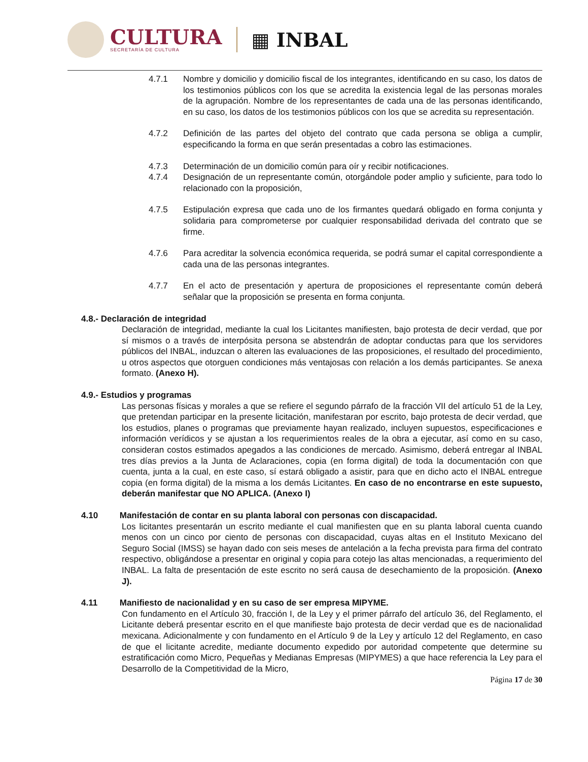CULTURA
SECRETARÍA DE CULTURA
▦ INBAL
4.7.1 Nombre y domicilio y domicilio fiscal de los integrantes, identificando en su caso, los datos de los testimonios públicos con los que se acredita la existencia legal de las personas morales de la agrupación. Nombre de los representantes de cada una de las personas identificando, en su caso, los datos de los testimonios públicos con los que se acredita su representación.
4.7.2 Definición de las partes del objeto del contrato que cada persona se obliga a cumplir, especificando la forma en que serán presentadas a cobro las estimaciones.
4.7.3 Determinación de un domicilio común para oír y recibir notificaciones.
4.7.4 Designación de un representante común, otorgándole poder amplio y suficiente, para todo lo relacionado con la proposición,
4.7.5 Estipulación expresa que cada uno de los firmantes quedará obligado en forma conjunta y solidaria para comprometerse por cualquier responsabilidad derivada del contrato que se firme.
4.7.6 Para acreditar la solvencia económica requerida, se podrá sumar el capital correspondiente a cada una de las personas integrantes.
4.7.7 En el acto de presentación y apertura de proposiciones el representante común deberá señalar que la proposición se presenta en forma conjunta.
4.8.- Declaración de integridad
Declaración de integridad, mediante la cual los Licitantes manifiesten, bajo protesta de decir verdad, que por sí mismos o a través de interpósita persona se abstendrán de adoptar conductas para que los servidores públicos del INBAL, induzcan o alteren las evaluaciones de las proposiciones, el resultado del procedimiento, u otros aspectos que otorguen condiciones más ventajosas con relación a los demás participantes. Se anexa formato. (Anexo H).
4.9.- Estudios y programas
Las personas físicas y morales a que se refiere el segundo párrafo de la fracción VII del artículo 51 de la Ley, que pretendan participar en la presente licitación, manifestaran por escrito, bajo protesta de decir verdad, que los estudios, planes o programas que previamente hayan realizado, incluyen supuestos, especificaciones e información verídicos y se ajustan a los requerimientos reales de la obra a ejecutar, así como en su caso, consideran costos estimados apegados a las condiciones de mercado. Asimismo, deberá entregar al INBAL tres días previos a la Junta de Aclaraciones, copia (en forma digital) de toda la documentación con que cuenta, junta a la cual, en este caso, sí estará obligado a asistir, para que en dicho acto el INBAL entregue copia (en forma digital) de la misma a los demás Licitantes. En caso de no encontrarse en este supuesto, deberán manifestar que NO APLICA. (Anexo I)
4.10 Manifestación de contar en su planta laboral con personas con discapacidad.
Los licitantes presentarán un escrito mediante el cual manifiesten que en su planta laboral cuenta cuando menos con un cinco por ciento de personas con discapacidad, cuyas altas en el Instituto Mexicano del Seguro Social (IMSS) se hayan dado con seis meses de antelación a la fecha prevista para firma del contrato respectivo, obligándose a presentar en original y copia para cotejo las altas mencionadas, a requerimiento del INBAL. La falta de presentación de este escrito no será causa de desechamiento de la proposición. (Anexo J).
4.11 Manifiesto de nacionalidad y en su caso de ser empresa MIPYME.
Con fundamento en el Artículo 30, fracción I, de la Ley y el primer párrafo del artículo 36, del Reglamento, el Licitante deberá presentar escrito en el que manifieste bajo protesta de decir verdad que es de nacionalidad mexicana. Adicionalmente y con fundamento en el Artículo 9 de la Ley y artículo 12 del Reglamento, en caso de que el licitante acredite, mediante documento expedido por autoridad competente que determine su estratificación como Micro, Pequeñas y Medianas Empresas (MIPYMES) a que hace referencia la Ley para el Desarrollo de la Competitividad de la Micro,
Página 17 de 30